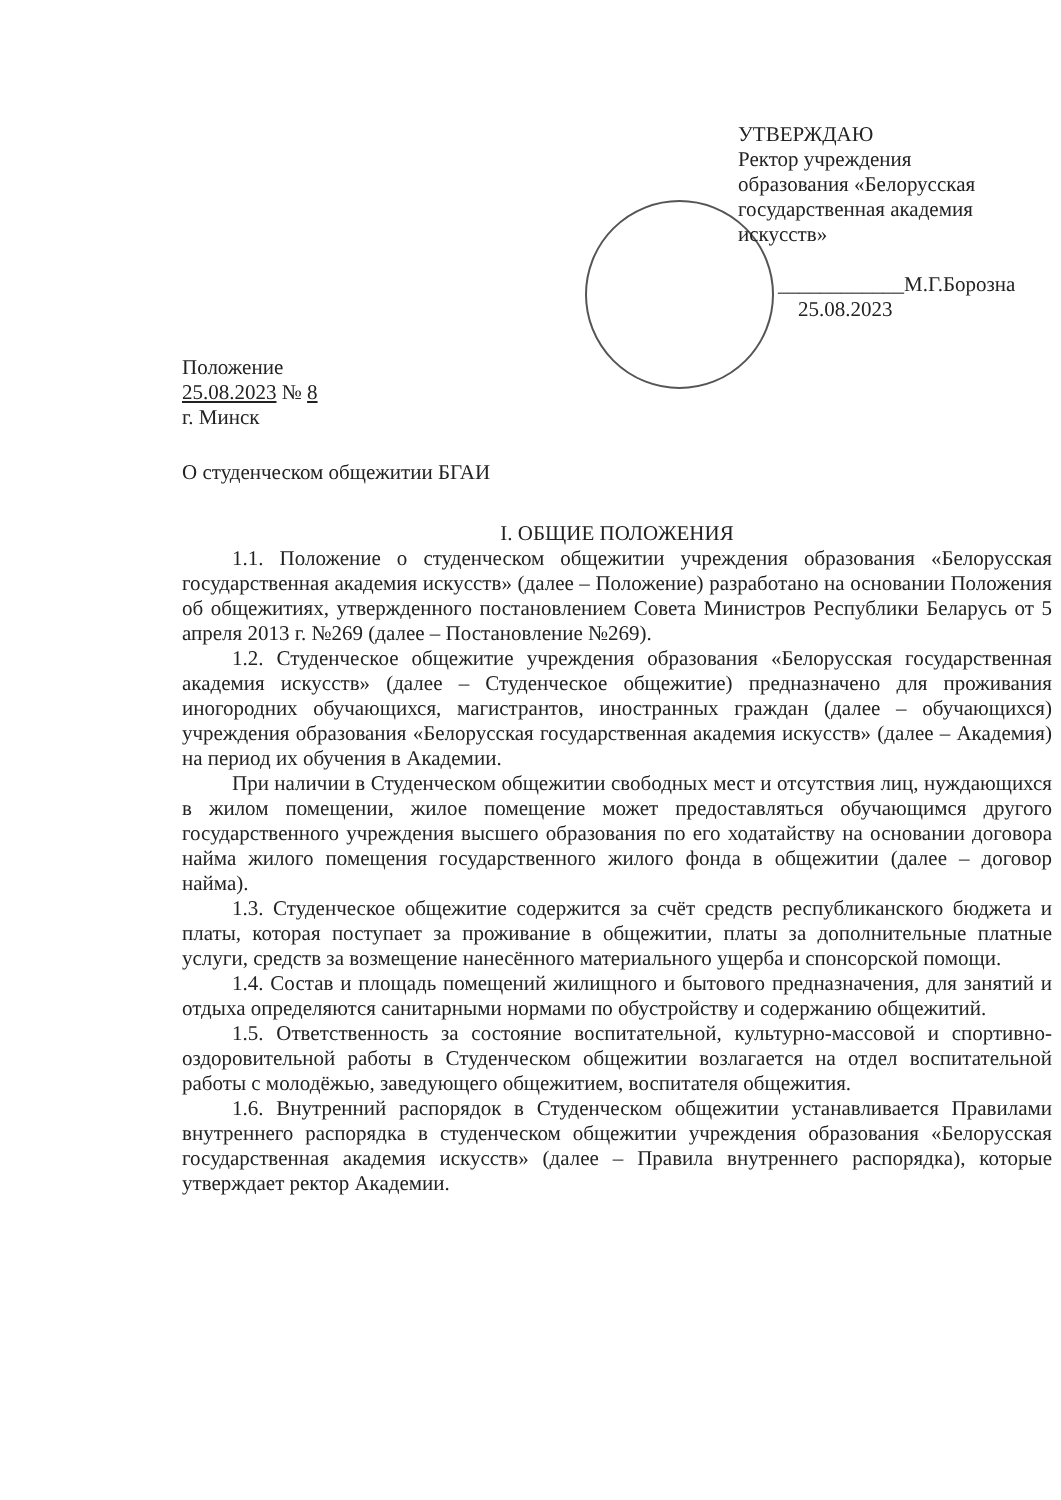УТВЕРЖДАЮ
Ректор учреждения
образования «Белорусская
государственная академия
искусств»
____________М.Г.Борозна
25.08.2023
Положение
25.08.2023 № 8
г. Минск
О студенческом общежитии БГАИ
I. ОБЩИЕ ПОЛОЖЕНИЯ
1.1. Положение о студенческом общежитии учреждения образования «Белорусская государственная академия искусств» (далее – Положение) разработано на основании Положения об общежитиях, утвержденного постановлением Совета Министров Республики Беларусь от 5 апреля 2013 г. №269 (далее – Постановление №269).
1.2. Студенческое общежитие учреждения образования «Белорусская государственная академия искусств» (далее – Студенческое общежитие) предназначено для проживания иногородних обучающихся, магистрантов, иностранных граждан (далее – обучающихся) учреждения образования «Белорусская государственная академия искусств» (далее – Академия) на период их обучения в Академии.
При наличии в Студенческом общежитии свободных мест и отсутствия лиц, нуждающихся в жилом помещении, жилое помещение может предоставляться обучающимся другого государственного учреждения высшего образования по его ходатайству на основании договора найма жилого помещения государственного жилого фонда в общежитии (далее – договор найма).
1.3. Студенческое общежитие содержится за счёт средств республиканского бюджета и платы, которая поступает за проживание в общежитии, платы за дополнительные платные услуги, средств за возмещение нанесённого материального ущерба и спонсорской помощи.
1.4. Состав и площадь помещений жилищного и бытового предназначения, для занятий и отдыха определяются санитарными нормами по обустройству и содержанию общежитий.
1.5. Ответственность за состояние воспитательной, культурно-массовой и спортивно-оздоровительной работы в Студенческом общежитии возлагается на отдел воспитательной работы с молодёжью, заведующего общежитием, воспитателя общежития.
1.6. Внутренний распорядок в Студенческом общежитии устанавливается Правилами внутреннего распорядка в студенческом общежитии учреждения образования «Белорусская государственная академия искусств» (далее – Правила внутреннего распорядка), которые утверждает ректор Академии.